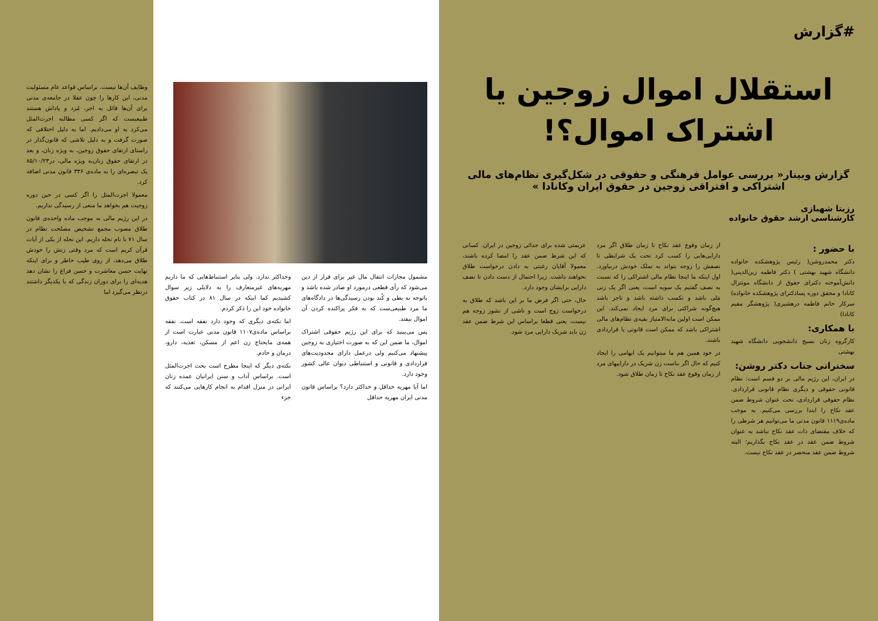#گزارش
استقلال اموال زوجین یا
اشتراک اموال؟!
گزارش وبینار« بررسی عوامل فرهنگی و حقوقی در شکل‌گیری نظام‌های مالی اشتراکی و افتراقی زوجین در حقوق ایران وکانادا »
رزیتا شهبازی
کارشناسی ارشد حقوق خانواده
با حضور :
دکتر محمدروشن( رئیس پژوهشکده خانواده دانشگاه شهید بهشتی ) دکتر فاطمه زین‌الدینی( دانش‌آموخته دکترای حقوق از دانشگاه مونترال کانادا و محقق دوره پسادکترای پژوهشکده خانواده) سرکار خانم فاطمه درهشیری( پژوهشگر مقیم کانادا)
با همکاری:
کارگروه زنان بسیج دانشجویی دانشگاه شهید بهشتی
سخنرانی جناب دکتر روشن:
در ایران، این رژیم مالی بر دو قسم است: نظام قانونی حقوقی و دیگری نظام قانونی قراردادی. نظام حقوقی قراردادی، تحت عنوان شروط ضمن عقد نکاح را ابتدا بررسی می‌کنیم. به موجب ماده‌ی۱۱۱۹ قانون مدنی ما می‌توانیم هر شرطی را که خلاف مقتضای ذات عقد نکاح نباشد به عنوان شروط ضمن عقد در عقد نکاح بگذاریم؛ البته شروط ضمن عقد منحصر در عقد نکاح نیست.
از زمان وقوع عقد نکاح تا زمان طلاق اگر مرد دارایی‌هایی را کسب کرد تحت یک شرایطی تا نصفش را زوجه بتواند به تملک خودش دربیاورد. اول اینکه ما اینجا نظام مالی اشتراکی را که نسبت به نصف گفتیم یک سویه است، یعنی اگر یک زنی مَلی باشد و تکسب داشته باشد و تاجر باشد هیچ‌گونه شراکتی برای مرد ایجاد نمی‌کند. این ممکن است اولین مابه‌الامتیاز بقیه‌ی نظام‌های مالی اشتراکی باشد که ممکن است قانونی یا قراردادی باشند.
در خود همین هم ما میتوانیم یک ابهامی را ایجاد کنیم که حال اگر بناست زن شریک در داراییهای مرد از زمان وقوع عقد نکاح تا زمان طلاق شود.
عزیمتی شده برای جدائی زوجین در ایران. کسانی که این شرط ضمن عقد را امضا کرده باشند، معمولا آقایان رغبتی به دادن درخواست طلاق نخواهند داشت. زیرا احتمال از دست دادن تا نصف دارایی برایشان وجود دارد.
حال، حتی اگر فرض ما بر این باشد که طلاق به درخواست زوج است و ناشی از نشوز زوجه هم نیست، یعنی قطعا براساس این شرط ضمن عقد زن باید شریک دارایی مرد شود.
مشمول مجازات انتقال مال غیر برای فرار از دین می‌شود که رأی قطعی درمورد او صادر شده باشد و باتوجه به بطی و کُند بودن رسیدگی‌ها در دادگاه‌های ما مرد طبیعی‌ست که به فکر پراکنده کردن آن اموال بیفتد.
پس می‌بینید که برای این رژیم حقوقی اشتراک اموال، ما ضمن این که به صورت اختیاری به زوجین پیشنهاد می‌کنیم ولی درعمل دارای محدودیت‌های قراردادی و قانونی و استنباطی دیوان عالی کشور وجود دارد.
اما آیا مهریه حداقل و حداکثر دارد؟ براساس قانون مدنی ایران مهریه حداقل
وحداکثر ندارد. ولی بنابر استنباط‌هایی که ما داریم مهریه‌های غیرمتعارف را به دلایلی زیر سوال کشیدیم کما اینکه در سال ۸۱ در کتاب حقوق خانواده خود این را ذکر کردم.
اما نکته‌ی دیگری که وجود دارد نفقه است. نفقه براساس ماده‌ی۱۱۰۷ قانون مدنی عبارت است از همه‌ی مایحتاج زن اعم از مسکن، تغذیه، دارو، درمان و خادم.
نکته‌ی دیگر که اینجا مطرح است بحث اجرت‌المثل است. براساس آداب و سنن ایرانیان عمده زنان ایرانی در منزل اقدام به انجام کارهایی می‌کنند که جزء
وظایف آن‌ها نیست. براساس قواعد عام مسئولیت مدنی، این کارها را چون عقلا در جامعه‌ی مدنی برای آن‌ها قائل به اجر، مُزد و پاداش هستند طبیعیست که اگر کسی مطالبه اجرت‌المثل می‌کرد به او می‌دادیم. اما به دلیل اختلافی که صورت گرفت و به دلیل تلاشی که قانون‌گذار در راستای ارتقای حقوق زوجین، به ویژه زنان، و بعد در ارتقای حقوق زنان‌به ویژه مالی، در۸۵/۱۰/۲۳ یک تبصره‌ای را به ماده‌ی ۳۳۶ قانون مدنی اضافه کرد.
معمولا اجرت‌المثل را اگر کسی در حین دوره زوجیت هم بخواهد ما منعی از رسیدگی نداریم.
در این رژیم مالی به موجب ماده واحده‌ی قانون طلاق مصوب مجمع تشخیص مصلحت نظام در سال ۷۱ با نام نحله داریم. این نحله از یکی از آیات قرآن کریم است که مرد وقتی زنش را خودش طلاق می‌دهد، از روی طیب خاطر و برای اینکه نهایت حسن معاشرت و حسن فراغ را نشان دهد هدیه‌ای را برای دوران زندگی که با یکدیگر داشتند درنظر می‌گیرد اما